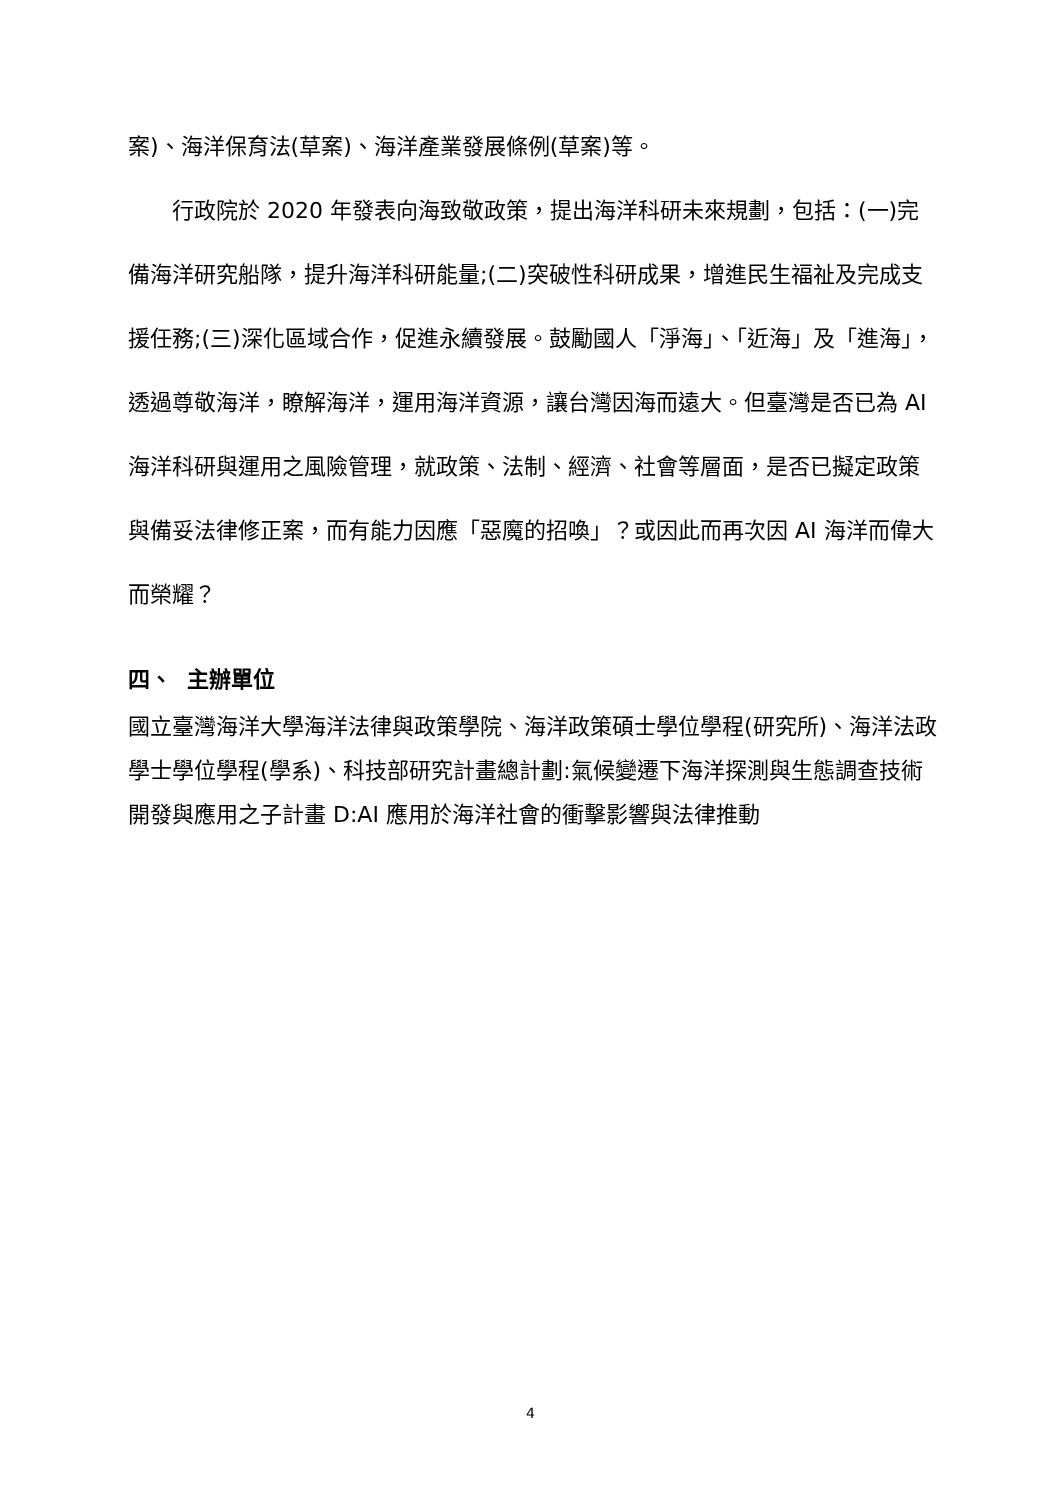案)、海洋保育法(草案)、海洋產業發展條例(草案)等。
行政院於 2020 年發表向海致敬政策，提出海洋科研未來規劃，包括：(一)完備海洋研究船隊，提升海洋科研能量;(二)突破性科研成果，增進民生福祉及完成支援任務;(三)深化區域合作，促進永續發展。鼓勵國人「淨海」、「近海」及「進海」，透過尊敬海洋，瞭解海洋，運用海洋資源，讓台灣因海而遠大。但臺灣是否已為 AI 海洋科研與運用之風險管理，就政策、法制、經濟、社會等層面，是否已擬定政策與備妥法律修正案，而有能力因應「惡魔的招喚」？或因此而再次因 AI 海洋而偉大而榮耀？
四、 主辦單位
國立臺灣海洋大學海洋法律與政策學院、海洋政策碩士學位學程(研究所)、海洋法政學士學位學程(學系)、科技部研究計畫總計劃:氣候變遷下海洋探測與生態調查技術開發與應用之子計畫 D:AI 應用於海洋社會的衝擊影響與法律推動
4